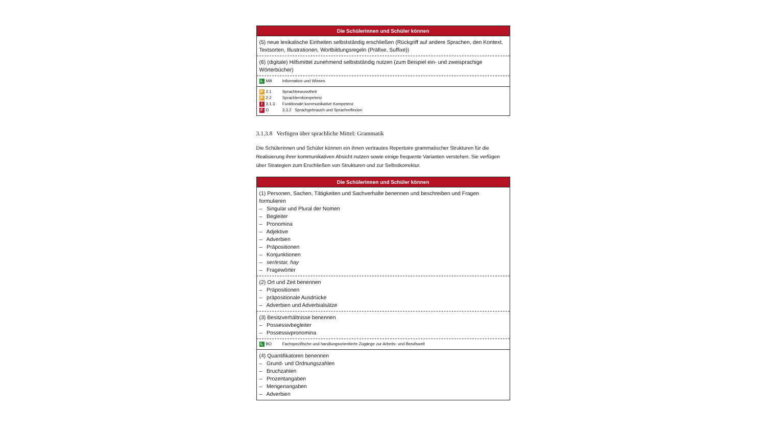| Die Schülerinnen und Schüler können |
| --- |
| (5) neue lexikalische Einheiten selbstständig erschließen (Rückgriff auf andere Sprachen, den Kontext, Textsorten, Illustrationen, Wortbildungsregeln (Präfixe, Suffixe)) |
| (6) (digitale) Hilfsmittel zunehmend selbstständig nutzen (zum Beispiel ein- und zweisprachige Wörterbücher) |
| L MB Information und Wissen |
| P 2.1 Sprachbewusstheit P 2.2 Sprachlernkompetenz I 3.1.3 Funktionale kommunikative Kompetenz F D 3.3.2 Sprachgebrauch und Sprachreflexion |
3.1.3.8 Verfügen über sprachliche Mittel: Grammatik
Die Schülerinnen und Schüler können ein ihnen vertrautes Repertoire grammatischer Strukturen für die Realisierung ihrer kommunikativen Absicht nutzen sowie einige frequente Varianten verstehen. Sie verfügen über Strategien zum Erschließen von Strukturen und zur Selbstkorrektur.
| Die Schülerinnen und Schüler können |
| --- |
| (1) Personen, Sachen, Tätigkeiten und Sachverhalte benennen und beschreiben und Fragen formulieren – Singular und Plural der Nomen – Begleiter – Pronomina – Adjektive – Adverbien – Präpositionen – Konjunktionen – ser/estar, hay – Fragewörter |
| (2) Ort und Zeit benennen – Präpositionen – präpositionale Ausdrücke – Adverbien und Adverbialsätze |
| (3) Besitzverhältnisse benennen – Possessivbegleiter – Possessivpronomina |
| L BO Fachspezifische und handlungsorientierte Zugänge zur Arbeits- und Berufswelt |
| (4) Quantifikatoren benennen – Grund- und Ordnungszahlen – Bruchzahlen – Prozentangaben – Mengenangaben – Adverbien |